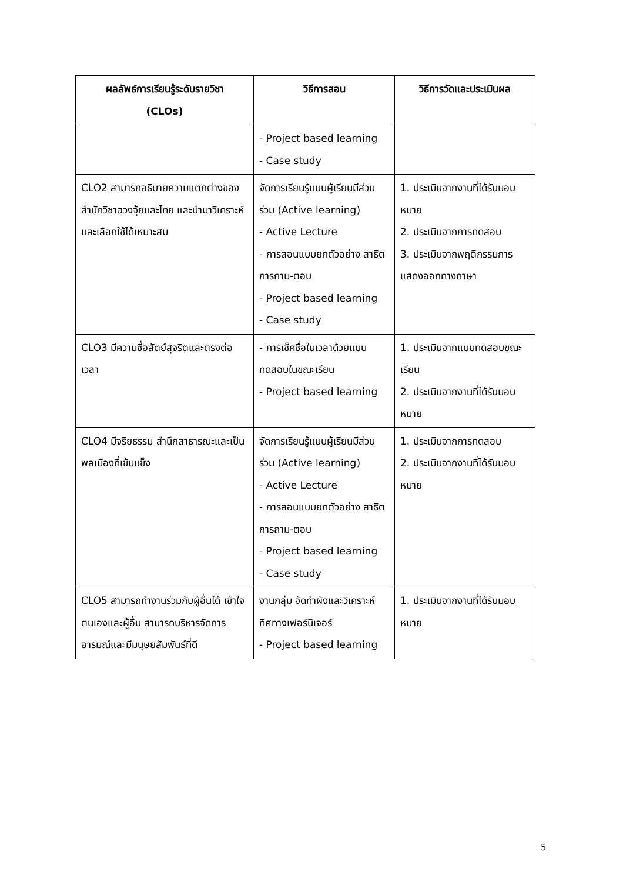| ผลลัพธ์การเรียนรู้ระดับรายวิชา (CLOs) | วิธีการสอน | วิธีการวัดและประเมินผล |
| --- | --- | --- |
| | - Project based learning - Case study | |
| CLO2 สามารถอธิบายความแตกต่างของสำนักวิชาฮวงจุ้ยและไทย และนำมาวิเคราะห์และเลือกใช้ได้เหมาะสม | จัดการเรียนรู้แบบผู้เรียนมีส่วนร่วม (Active learning) - Active Lecture - การสอนแบบยกตัวอย่าง สาธิต การถาม-ตอบ - Project based learning - Case study | 1. ประเมินจากงานที่ได้รับมอบหมาย 2. ประเมินจากการทดสอบ 3. ประเมินจากพฤติกรรมการแสดงออกทางภาษา |
| CLO3 มีความซื่อสัตย์สุจริตและตรงต่อเวลา | - การเช็คชื่อในเวลาด้วยแบบทดสอบในขณะเรียน - Project based learning | 1. ประเมินจากแบบทดสอบขณะเรียน 2. ประเมินจากงานที่ได้รับมอบหมาย |
| CLO4 มีจริยธรรม สำนึกสาธารณะและเป็นพลเมืองที่เข้มแข็ง | จัดการเรียนรู้แบบผู้เรียนมีส่วนร่วม (Active learning) - Active Lecture - การสอนแบบยกตัวอย่าง สาธิต การถาม-ตอบ - Project based learning - Case study | 1. ประเมินจากการทดสอบ 2. ประเมินจากงานที่ได้รับมอบหมาย |
| CLO5 สามารถทำงานร่วมกับผู้อื่นได้ เข้าใจตนเองและผู้อื่น สามารถบริหารจัดการอารมณ์และมีมนุษยสัมพันธ์ที่ดี | งานกลุ่ม จัดทำผังและวิเคราะห์ทิศทางเฟอร์นิเจอร์ - Project based learning | 1. ประเมินจากงานที่ได้รับมอบหมาย |
5